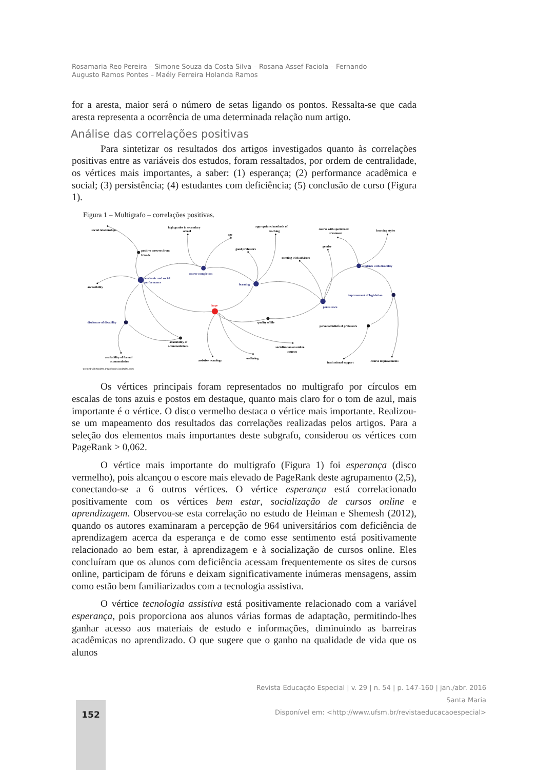Rosamaria Reo Pereira – Simone Souza da Costa Silva – Rosana Assef Faciola – Fernando
Augusto Ramos Pontes – Maély Ferreira Holanda Ramos
for a aresta, maior será o número de setas ligando os pontos. Ressalta-se que cada aresta representa a ocorrência de uma determinada relação num artigo.
Análise das correlações positivas
Para sintetizar os resultados dos artigos investigados quanto às correlações positivas entre as variáveis dos estudos, foram ressaltados, por ordem de centralidade, os vértices mais importantes, a saber: (1) esperança; (2) performance acadêmica e social; (3) persistência; (4) estudantes com deficiência; (5) conclusão de curso (Figura 1).
Figura 1 – Multigrafo – correlações positivas.
social relationships
high grades in secondary
school
age
appropriated methods of
teaching
course with specialized
treatment
learning styles
positive answers from
friends
good professors
gender
meeting with advisees
students with disability
course completion
academic and social
performance
accessibility
learning
improvement of legislation
hope
persistence
disclosure of disability
quality of life
personal beliefs of professors
availability of
acommodations
socialization on online
courses
availability of formal
acommodation
assistive tecnology
wellbeing
institutional support
course improvements
Created with NodeXL (http://nodexl.codeplex.com)
Os vértices principais foram representados no multigrafo por círculos em escalas de tons azuis e postos em destaque, quanto mais claro for o tom de azul, mais importante é o vértice. O disco vermelho destaca o vértice mais importante. Realizou-se um mapeamento dos resultados das correlações realizadas pelos artigos. Para a seleção dos elementos mais importantes deste subgrafo, considerou os vértices com PageRank > 0,062.
O vértice mais importante do multigrafo (Figura 1) foi esperança (disco vermelho), pois alcançou o escore mais elevado de PageRank deste agrupamento (2,5), conectando-se a 6 outros vértices. O vértice esperança está correlacionado positivamente com os vértices bem estar, socialização de cursos online e aprendizagem. Observou-se esta correlação no estudo de Heiman e Shemesh (2012), quando os autores examinaram a percepção de 964 universitários com deficiência de aprendizagem acerca da esperança e de como esse sentimento está positivamente relacionado ao bem estar, à aprendizagem e à socialização de cursos online. Eles concluíram que os alunos com deficiência acessam frequentemente os sites de cursos online, participam de fóruns e deixam significativamente inúmeras mensagens, assim como estão bem familiarizados com a tecnologia assistiva.
O vértice tecnologia assistiva está positivamente relacionado com a variável esperança, pois proporciona aos alunos várias formas de adaptação, permitindo-lhes ganhar acesso aos materiais de estudo e informações, diminuindo as barreiras acadêmicas no aprendizado. O que sugere que o ganho na qualidade de vida que os alunos
Revista Educação Especial | v. 29 | n. 54 | p. 147-160 | jan./abr. 2016
Santa Maria
Disponível em: <http://www.ufsm.br/revistaeducacaoespecial>
152